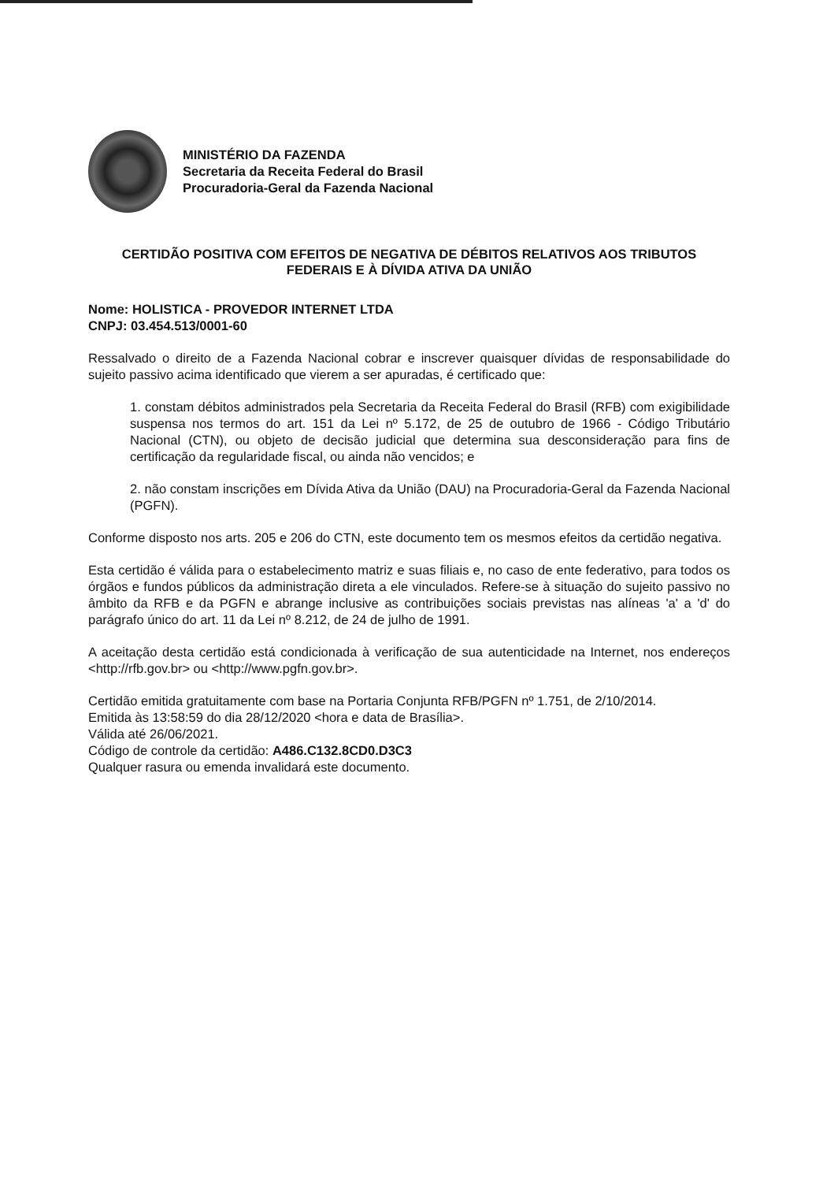MINISTÉRIO DA FAZENDA
Secretaria da Receita Federal do Brasil
Procuradoria-Geral da Fazenda Nacional
CERTIDÃO POSITIVA COM EFEITOS DE NEGATIVA DE DÉBITOS RELATIVOS AOS TRIBUTOS FEDERAIS E À DÍVIDA ATIVA DA UNIÃO
Nome: HOLISTICA - PROVEDOR INTERNET LTDA
CNPJ: 03.454.513/0001-60
Ressalvado o direito de a Fazenda Nacional cobrar e inscrever quaisquer dívidas de responsabilidade do sujeito passivo acima identificado que vierem a ser apuradas, é certificado que:
1. constam débitos administrados pela Secretaria da Receita Federal do Brasil (RFB) com exigibilidade suspensa nos termos do art. 151 da Lei nº 5.172, de 25 de outubro de 1966 - Código Tributário Nacional (CTN), ou objeto de decisão judicial que determina sua desconsideração para fins de certificação da regularidade fiscal, ou ainda não vencidos; e
2. não constam inscrições em Dívida Ativa da União (DAU) na Procuradoria-Geral da Fazenda Nacional (PGFN).
Conforme disposto nos arts. 205 e 206 do CTN, este documento tem os mesmos efeitos da certidão negativa.
Esta certidão é válida para o estabelecimento matriz e suas filiais e, no caso de ente federativo, para todos os órgãos e fundos públicos da administração direta a ele vinculados. Refere-se à situação do sujeito passivo no âmbito da RFB e da PGFN e abrange inclusive as contribuições sociais previstas nas alíneas 'a' a 'd' do parágrafo único do art. 11 da Lei nº 8.212, de 24 de julho de 1991.
A aceitação desta certidão está condicionada à verificação de sua autenticidade na Internet, nos endereços <http://rfb.gov.br> ou <http://www.pgfn.gov.br>.
Certidão emitida gratuitamente com base na Portaria Conjunta RFB/PGFN nº 1.751, de 2/10/2014.
Emitida às 13:58:59 do dia 28/12/2020 <hora e data de Brasília>.
Válida até 26/06/2021.
Código de controle da certidão: A486.C132.8CD0.D3C3
Qualquer rasura ou emenda invalidará este documento.